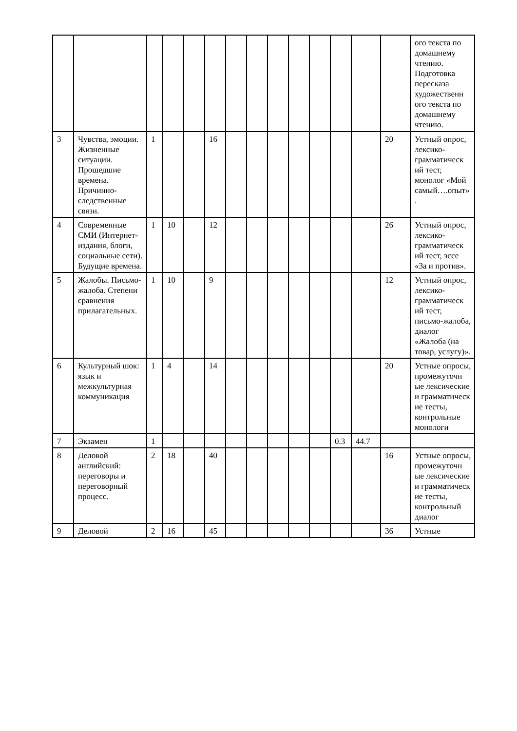| | | | | | | | | | | | | | | ого текста по домашнему чтению. Подготовка пересказа художественн ого текста по домашнему чтению. |
| 3 | Чувства, эмоции. Жизненные ситуации. Прошедшие времена. Причинно-следственные связи. | 1 | | | 16 | | | | | | | | 20 | Устный опрос, лексико-грамматическ ий тест, монолог «Мой самый….опыт». |
| 4 | Современные СМИ (Интернет-издания, блоги, социальные сети). Будущие времена. | 1 | 10 | | 12 | | | | | | | | 26 | Устный опрос, лексико-грамматическ ий тест, эссе «За и против». |
| 5 | Жалобы. Письмо-жалоба. Степени сравнения прилагательных. | 1 | 10 | | 9 | | | | | | | | 12 | Устный опрос, лексико-грамматическ ий тест, письмо-жалоба, диалог «Жалоба (на товар, услугу)». |
| 6 | Культурный шок: язык и межкультурная коммуникация | 1 | 4 | | 14 | | | | | | | | 20 | Устные опросы, промежуточн ые лексические и грамматическ ие тесты, контрольные монологи |
| 7 | Экзамен | 1 | | | | | | | | | 0.3 | 44.7 | | |
| 8 | Деловой английский: переговоры и переговорный процесс. | 2 | 18 | | 40 | | | | | | | | 16 | Устные опросы, промежуточн ые лексические и грамматическ ие тесты, контрольный диалог |
| 9 | Деловой | 2 | 16 | | 45 | | | | | | | | 36 | Устные |